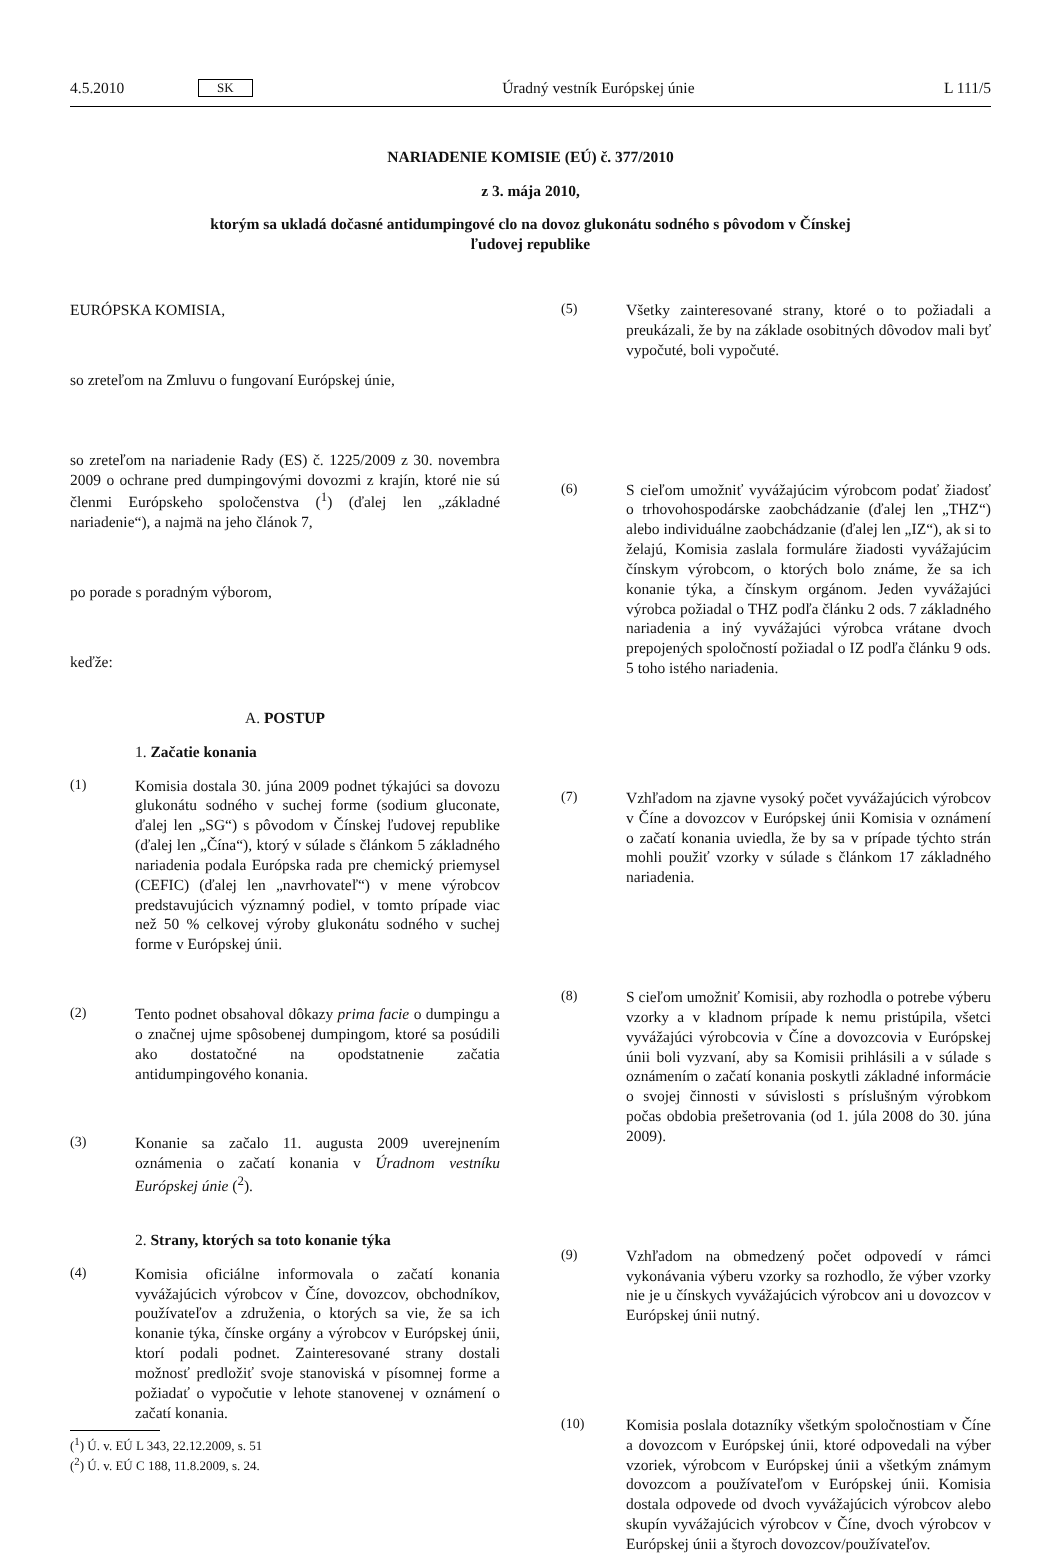4.5.2010 SK Úradný vestník Európskej únie L 111/5
NARIADENIE KOMISIE (EÚ) č. 377/2010
z 3. mája 2010,
ktorým sa ukladá dočasné antidumpingové clo na dovoz glukonátu sodného s pôvodom v Čínskej
ľudovej republike
EURÓPSKA KOMISIA,
so zreteľom na Zmluvu o fungovaní Európskej únie,
so zreteľom na nariadenie Rady (ES) č. 1225/2009 z 30. novembra 2009 o ochrane pred dumpingovými dovozmi z krajín, ktoré nie sú členmi Európskeho spoločenstva (<sup>1</sup>) (ďalej len „základné nariadenie“), a najmä na jeho článok 7,
po porade s poradným výborom,
keďže:
A. POSTUP
1. Začatie konania
(1) Komisia dostala 30. júna 2009 podnet týkajúci sa dovozu glukonátu sodného v suchej forme (sodium gluconate, ďalej len „SG“) s pôvodom v Čínskej ľudovej republike (ďalej len „Čína“), ktorý v súlade s článkom 5 základného nariadenia podala Európska rada pre chemický priemysel (CEFIC) (ďalej len „navrhovateľ“) v mene výrobcov predstavujúcich významný podiel, v tomto prípade viac než 50 % celkovej výroby glukonátu sodného v suchej forme v Európskej únii.
(2) Tento podnet obsahoval dôkazy prima facie o dumpingu a o značnej ujme spôsobenej dumpingom, ktoré sa posúdili ako dostatočné na opodstatnenie začatia antidumpingového konania.
(3) Konanie sa začalo 11. augusta 2009 uverejnením oznámenia o začatí konania v Úradnom vestníku Európskej únie (<sup>2</sup>).
2. Strany, ktorých sa toto konanie týka
(4) Komisia oficiálne informovala o začatí konania vyvážajúcich výrobcov v Číne, dovozcov, obchodníkov, používateľov a združenia, o ktorých sa vie, že sa ich konanie týka, čínske orgány a výrobcov v Európskej únii, ktorí podali podnet. Zainteresované strany dostali možnosť predložiť svoje stanoviská v písomnej forme a požiadať o vypočutie v lehote stanovenej v oznámení o začatí konania.
(<sup>1</sup>) Ú. v. EÚ L 343, 22.12.2009, s. 51
(<sup>2</sup>) Ú. v. EÚ C 188, 11.8.2009, s. 24.
(5) Všetky zainteresované strany, ktoré o to požiadali a preukázali, že by na základe osobitných dôvodov mali byť vypočuté, boli vypočuté.
(6) S cieľom umožniť vyvážajúcim výrobcom podať žiadosť o trhovohospodárske zaobchádzanie (ďalej len „THZ“) alebo individuálne zaobchádzanie (ďalej len „IZ“), ak si to želajú, Komisia zaslala formuláre žiadosti vyvážajúcim čínskym výrobcom, o ktorých bolo známe, že sa ich konanie týka, a čínskym orgánom. Jeden vyvážajúci výrobca požiadal o THZ podľa článku 2 ods. 7 základného nariadenia a iný vyvážajúci výrobca vrátane dvoch prepojených spoločností požiadal o IZ podľa článku 9 ods. 5 toho istého nariadenia.
(7) Vzhľadom na zjavne vysoký počet vyvážajúcich výrobcov v Číne a dovozcov v Európskej únii Komisia v oznámení o začatí konania uviedla, že by sa v prípade týchto strán mohli použiť vzorky v súlade s článkom 17 základného nariadenia.
(8) S cieľom umožniť Komisii, aby rozhodla o potrebe výberu vzorky a v kladnom prípade k nemu pristúpila, všetci vyvážajúci výrobcovia v Číne a dovozcovia v Európskej únii boli vyzvaní, aby sa Komisii prihlásili a v súlade s oznámením o začatí konania poskytli základné informácie o svojej činnosti v súvislosti s príslušným výrobkom počas obdobia prešetrovania (od 1. júla 2008 do 30. júna 2009).
(9) Vzhľadom na obmedzený počet odpovedí v rámci vykonávania výberu vzorky sa rozhodlo, že výber vzorky nie je u čínskych vyvážajúcich výrobcov ani u dovozcov v Európskej únii nutný.
(10) Komisia poslala dotazníky všetkým spoločnostiam v Číne a dovozcom v Európskej únii, ktoré odpovedali na výber vzoriek, výrobcom v Európskej únii a všetkým známym dovozcom a používateľom v Európskej únii. Komisia dostala odpovede od dvoch vyvážajúcich výrobcov alebo skupín vyvážajúcich výrobcov v Číne, dvoch výrobcov v Európskej únii a štyroch dovozcov/používateľov.